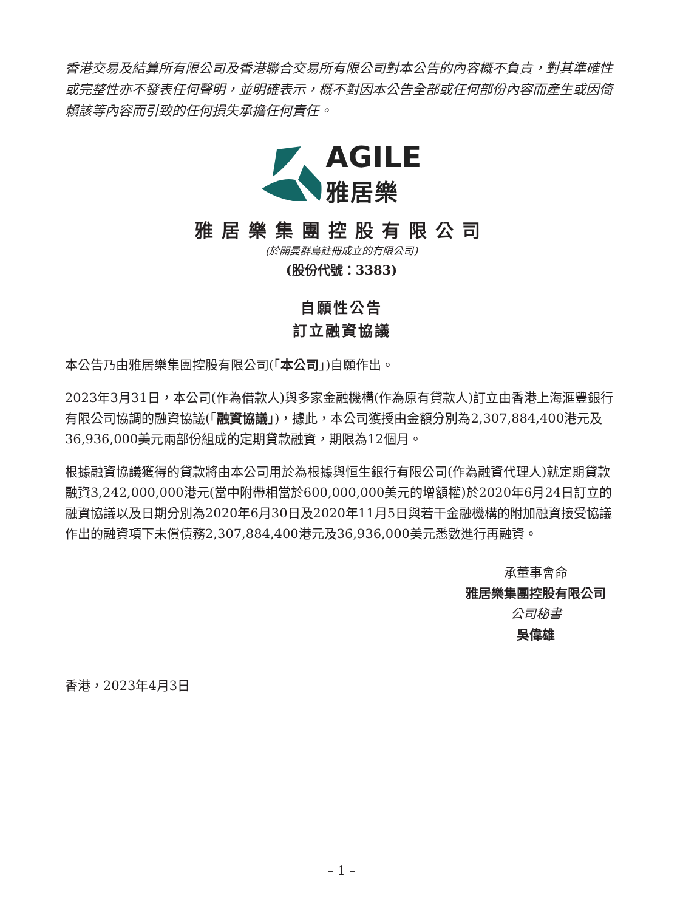香港交易及結算所有限公司及香港聯合交易所有限公司對本公告的內容概不負責，對其準確性或完整性亦不發表任何聲明，並明確表示，概不對因本公告全部或任何部份內容而產生或因倚賴該等內容而引致的任何損失承擔任何責任。
AGILE
雅居樂
雅居樂集團控股有限公司
(於開曼群島註冊成立的有限公司)
(股份代號：3383)
自願性公告
訂立融資協議
本公告乃由雅居樂集團控股有限公司(「本公司」)自願作出。
2023年3月31日，本公司(作為借款人)與多家金融機構(作為原有貸款人)訂立由香港上海滙豐銀行有限公司協調的融資協議(「融資協議」)，據此，本公司獲授由金額分別為2,307,884,400港元及36,936,000美元兩部份組成的定期貸款融資，期限為12個月。
根據融資協議獲得的貸款將由本公司用於為根據與恒生銀行有限公司(作為融資代理人)就定期貸款融資3,242,000,000港元(當中附帶相當於600,000,000美元的增額權)於2020年6月24日訂立的融資協議以及日期分別為2020年6月30日及2020年11月5日與若干金融機構的附加融資接受協議作出的融資項下未償債務2,307,884,400港元及36,936,000美元悉數進行再融資。
承董事會命
雅居樂集團控股有限公司
公司秘書
吳偉雄
香港，2023年4月3日
– 1 –